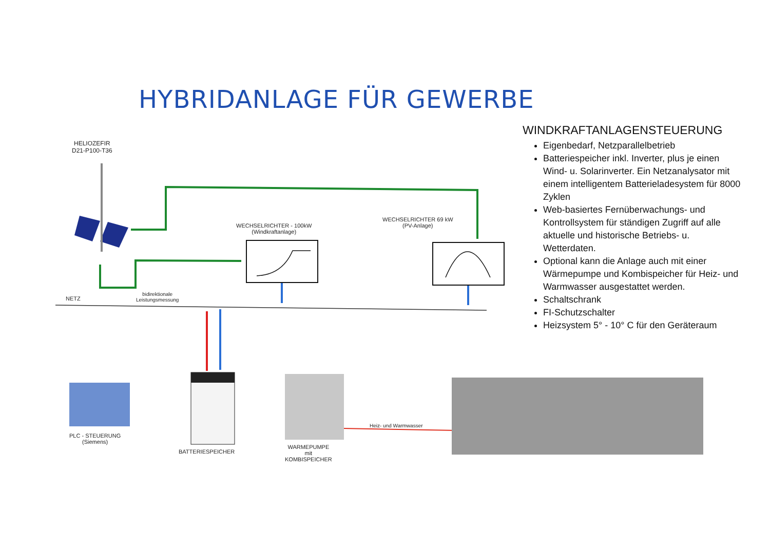HYBRIDANLAGE FÜR GEWERBE
HELIOZEFIR
D21-P100-T36
WECHSELRICHTER - 100kW
(Windkraftanlage)
WECHSELRICHTER 69 kW
(PV-Anlage)
NETZ
bidirektionale
Leistungsmessung
PLC - STEUERUNG
(Siemens)
BATTERIESPEICHER
WARMEPUMPE
mit
KOMBISPEICHER
Heiz- und Warmwasser
WINDKRAFTANLAGENSTEUERUNG
Eigenbedarf, Netzparallelbetrieb
Batteriespeicher inkl. Inverter, plus je einen Wind- u. Solarinverter. Ein Netzanalysator mit einem intelligentem Batterieladesystem für 8000 Zyklen
Web-basiertes Fernüberwachungs- und Kontrollsystem für ständigen Zugriff auf alle aktuelle und historische Betriebs- u. Wetterdaten.
Optional kann die Anlage auch mit einer Wärmepumpe und Kombispeicher für Heiz- und Warmwasser ausgestattet werden.
Schaltschrank
FI-Schutzschalter
Heizsystem 5° - 10° C für den Geräteraum